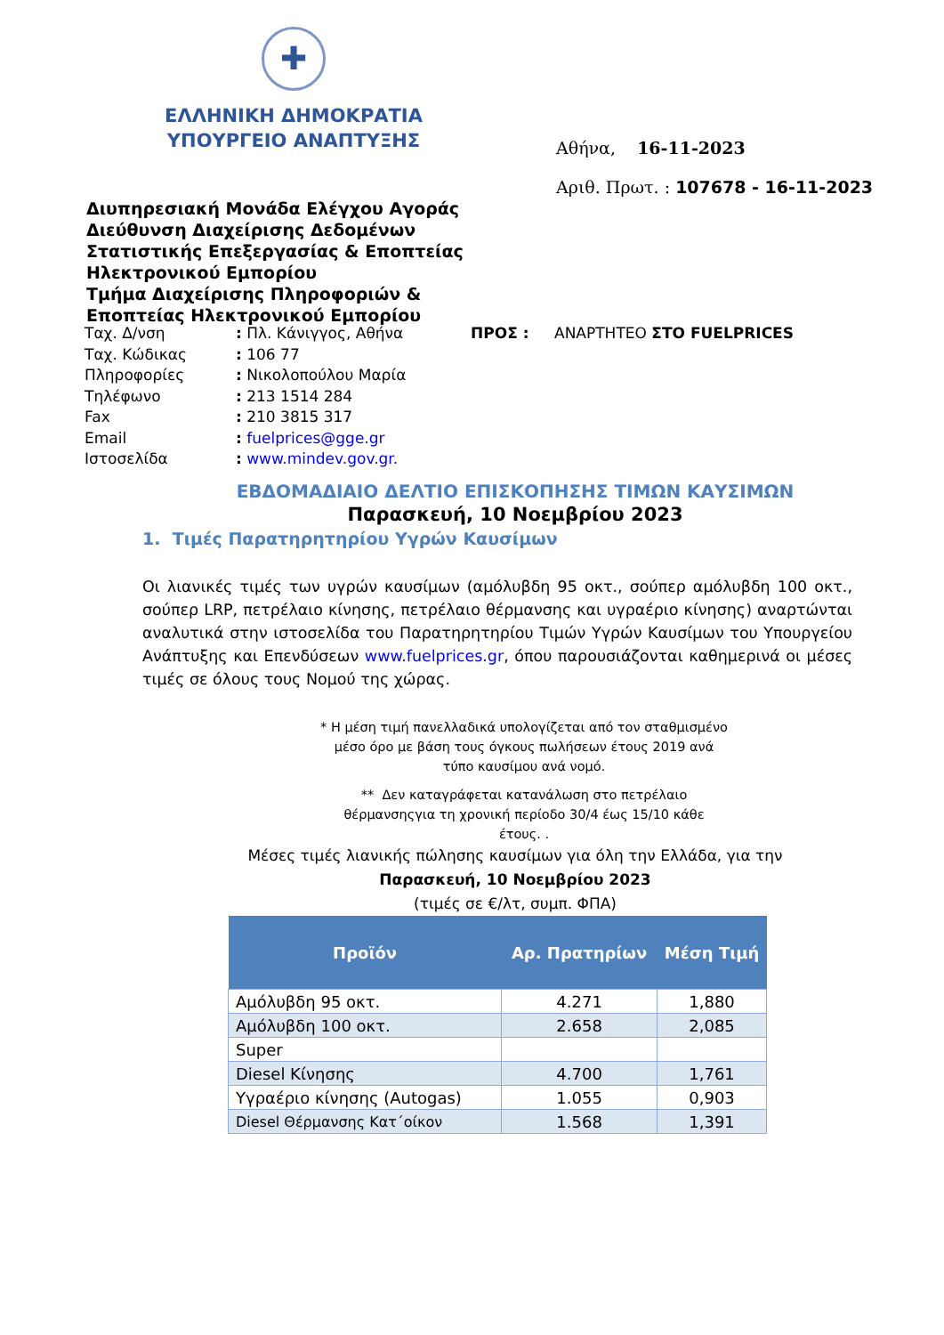✚
ΕΛΛΗΝΙΚΗ ΔΗΜΟΚΡΑΤΙΑ
ΥΠΟΥΡΓΕΙΟ ΑΝΑΠΤΥΞΗΣ
Αθήνα, 16-11-2023
Αριθ. Πρωτ. : 107678 - 16-11-2023
Διυπηρεσιακή Μονάδα Ελέγχου Αγοράς
Διεύθυνση Διαχείρισης Δεδομένων Στατιστικής Επεξεργασίας & Εποπτείας Ηλεκτρονικού Εμπορίου
Τμήμα Διαχείρισης Πληροφοριών & Εποπτείας Ηλεκτρονικού Εμπορίου
| Ταχ. Δ/νση | : Πλ. Κάνιγγος, Αθήνα | ΠΡΟΣ : | ΑΝΑΡΤΗΤΕΟ ΣΤΟ FUELPRICES |
| Ταχ. Κώδικας | : 106 77 | | |
| Πληροφορίες | : Νικολοπούλου Μαρία | | |
| Τηλέφωνο | : 213 1514 284 | | |
| Fax | : 210 3815 317 | | |
| Email | : fuelprices@gge.gr | | |
| Ιστοσελίδα | : www.mindev.gov.gr. | | |
ΕΒΔΟΜΑΔΙΑΙΟ ΔΕΛΤΙΟ ΕΠΙΣΚΟΠΗΣΗΣ ΤΙΜΩΝ ΚΑΥΣΙΜΩΝ
Παρασκευή, 10 Νοεμβρίου 2023
1. Τιμές Παρατηρητηρίου Υγρών Καυσίμων
Οι λιανικές τιμές των υγρών καυσίμων (αμόλυβδη 95 οκτ., σούπερ αμόλυβδη 100 οκτ., σούπερ LRP, πετρέλαιο κίνησης, πετρέλαιο θέρμανσης και υγραέριο κίνησης) αναρτώνται αναλυτικά στην ιστοσελίδα του Παρατηρητηρίου Τιμών Υγρών Καυσίμων του Υπουργείου Ανάπτυξης και Επενδύσεων www.fuelprices.gr, όπου παρουσιάζονται καθημερινά οι μέσες τιμές σε όλους τους Νομού της χώρας.
* Η μέση τιμή πανελλαδικά υπολογίζεται από τον σταθμισμένο
μέσο όρο με βάση τους όγκους πωλήσεων έτους 2019 ανά
τύπο καυσίμου ανά νομό.
** Δεν καταγράφεται κατανάλωση στο πετρέλαιο
θέρμανσηςγια τη χρονική περίοδο 30/4 έως 15/10 κάθε
έτους. .
Μέσες τιμές λιανικής πώλησης καυσίμων για όλη την Ελλάδα, για την
Παρασκευή, 10 Νοεμβρίου 2023
(τιμές σε €/λτ, συμπ. ΦΠΑ)
| Προϊόν | Αρ. Πρατηρίων | Μέση Τιμή |
| --- | --- | --- |
| Αμόλυβδη 95 οκτ. | 4.271 | 1,880 |
| Αμόλυβδη 100 οκτ. | 2.658 | 2,085 |
| Super | | |
| Diesel Κίνησης | 4.700 | 1,761 |
| Υγραέριο κίνησης (Autogas) | 1.055 | 0,903 |
| Diesel Θέρμανσης Κατ΄οίκον | 1.568 | 1,391 |